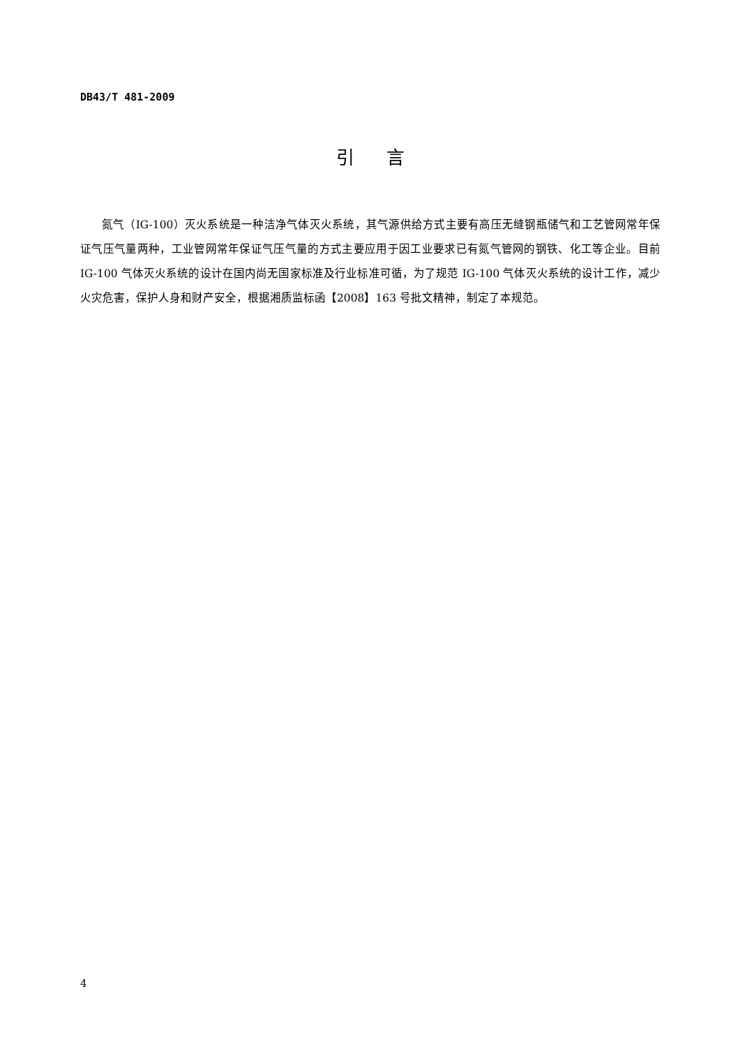DB43/T 481-2009
引言
氮气（IG-100）灭火系统是一种洁净气体灭火系统，其气源供给方式主要有高压无缝钢瓶储气和工艺管网常年保证气压气量两种，工业管网常年保证气压气量的方式主要应用于因工业要求已有氮气管网的钢铁、化工等企业。目前 IG-100 气体灭火系统的设计在国内尚无国家标准及行业标准可循，为了规范 IG-100 气体灭火系统的设计工作，减少火灾危害，保护人身和财产安全，根据湘质监标函【2008】163 号批文精神，制定了本规范。
4